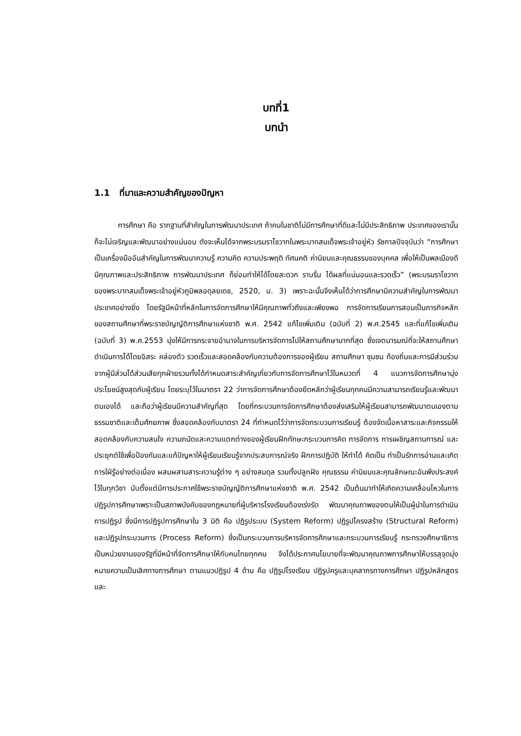บทที่1
บทนำ
1.1 ที่มาและความสำคัญของปัญหา
การศึกษา คือ รากฐานที่สำคัญในการพัฒนาประเทศ ถ้าคนในชาติไม่มีการศึกษาที่ดีและไม่มีประสิทธิภาพ ประเทศของเรานั้นก็จะไม่เจริญและพัฒนาอย่างแน่นอน ดังจะเห็นได้จากพระบรมราโชวาทในพระบาทสมเด็จพระเจ้าอยู่หัว รัชกาลปัจจุบันว่า “การศึกษาเป็นเครื่องมืออันสำคัญในการพัฒนาความรู้ ความคิด ความประพฤติ ทัศนคติ ค่านิยมและคุณธรรมของบุคคล เพื่อให้เป็นพลเมืองดีมีคุณภาพและประสิทธิภาพ การพัฒนาประเทศ ก็ย่อมทำให้ได้โดยสะดวก ราบรื่น ได้ผลที่แน่นอนและรวดเร็ว” (พระบรมราโชวาทของพระบาทสมเด็จพระเจ้าอยู่หัวภูมิพลอดุลยเดช, 2520, น. 3) เพราะฉะนั้นจึงเห็นได้ว่าการศึกษามีความสำคัญในการพัฒนาประเทศอย่างยิ่ง โดยรัฐมีหน้าที่หลักในการจัดการศึกษาให้มีคุณภาพทั่วถึงและเพียงพอ การจัดการเรียนการสอนเป็นภารกิจหลักของสถานศึกษาที่พระราชบัญญัติการศึกษาแห่งชาติ พ.ศ. 2542 แก้ไขเพิ่มเติม (ฉบับที่ 2) พ.ศ.2545 และที่แก้ไขเพิ่มเติม (ฉบับที่ 3) พ.ศ.2553 มุ่งให้มีการกระจายอำนาจในการบริหารจัดการไปให้สถานศึกษามากที่สุด ซึ่งเจตนารมณ์ที่จะให้สถานศึกษาดำเนินการได้โดยอิสระ คล่องตัว รวดเร็วและสอดคล้องกับความต้องการของผู้เรียน สถานศึกษา ชุมชน ท้องถิ่นและการมีส่วนร่วมจากผู้มีส่วนได้ส่วนเสียทุกฝ่ายรวมทั้งได้กำหนดสาระสำคัญเกี่ยวกับการจัดการศึกษาไว้ในหมวดที่ 4 แนวการจัดการศึกษามุ่งประโยชน์สูงสุดกับผู้เรียน โดยระบุไว้ในมาตรา 22 ว่าการจัดการศึกษาต้องยึดหลักว่าผู้เรียนทุกคนมีความสามารถเรียนรู้และพัฒนาตนเองได้ และถือว่าผู้เรียนมีความสำคัญที่สุด โดยที่กระบวนการจัดการศึกษาต้องส่งเสริมให้ผู้เรียนสามารถพัฒนาตนเองตามธรรมชาติและเต็มศักยภาพ ซึ่งสอดคล้องกับมาตรา 24 ที่กำหนดไว้ว่าการจัดกระบวนการเรียนรู้ ต้องจัดเนื้อหาสาระและกิจกรรมให้สอดคล้องกับความสนใจ ความถนัดและความแตกต่างของผู้เรียนฝึกทักษะกระบวนการคิด การจัดการ การเผชิญสถานการณ์ และประยุกต์ใช้เพื่อป้องกันและแก้ปัญหาให้ผู้เรียนเรียนรู้จากประสบการณ์จริง ฝึกการปฏิบัติ ให้ทำได้ คิดเป็น ทำเป็นรักการอ่านและเกิดการใฝ่รู้อย่างต่อเนื่อง ผสมผสานสาระความรู้ต่าง ๆ อย่างสมดุล รวมทั้งปลูกฝัง คุณธรรม ค่านิยมและคุณลักษณะอันพึงประสงค์ไว้ในทุกวิชา นับตั้งแต่มีการประกาศใช้พระราชบัญญัติการศึกษาแห่งชาติ พ.ศ. 2542 เป็นต้นมาทำให้เกิดความเคลื่อนไหวในการปฏิรูปการศึกษาเพราะเป็นสภาพบังคับของกฎหมายที่ผู้บริหารโรงเรียนต้องเร่งรัด พัฒนาคุณภาพของตนให้เป็นผู้นำในการดำเนินการปฏิรูป ซึ่งมีการปฏิรูปการศึกษาใน 3 มิติ คือ ปฏิรูประบบ (System Reform) ปฏิรูปโครงสร้าง (Structural Reform) และปฏิรูปกระบวนการ (Process Reform) ซึ่งเป็นกระบวนการบริหารจัดการศึกษาและกระบวนการเรียนรู้ กระทรวงศึกษาธิการเป็นหน่วยงานของรัฐที่มีหน้าที่จัดการศึกษาให้กับคนไทยทุกคน จึงได้ประกาศนโยบายที่จะพัฒนาคุณภาพการศึกษาให้บรรลุจุดมุ่งหมายความเป็นเลิศทางการศึกษา ตามแนวปฏิรูป 4 ด้าน คือ ปฏิรูปโรงเรียน ปฏิรูปครูและบุคลากรทางการศึกษา ปฏิรูปหลักสูตรและ